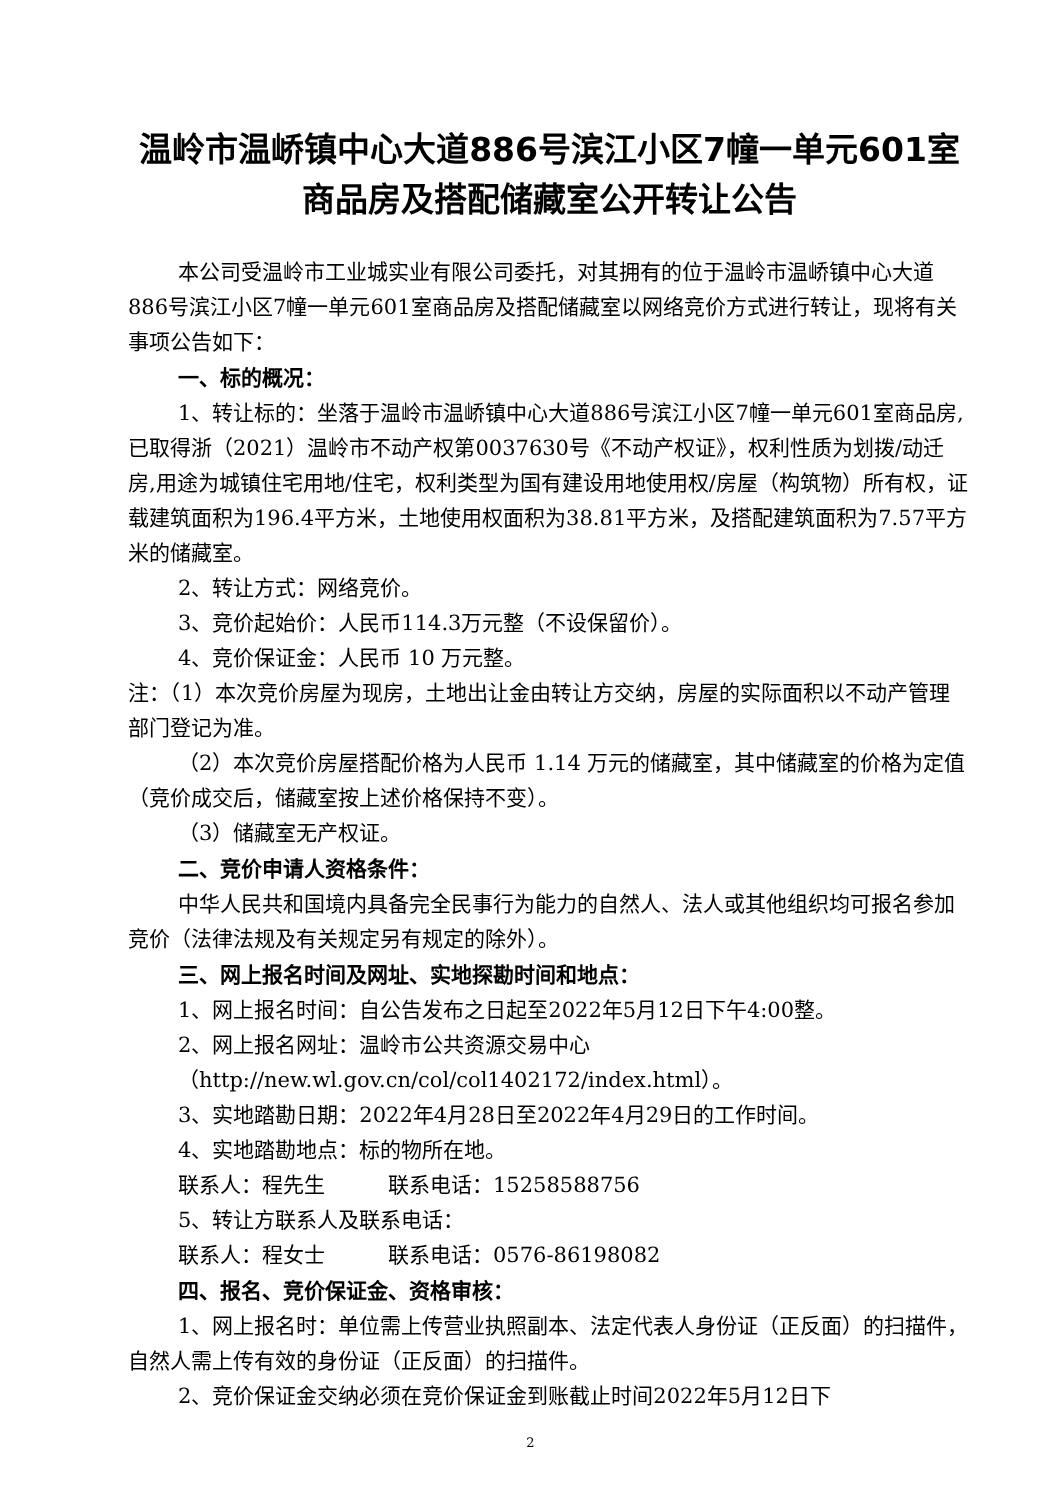温岭市温峤镇中心大道886号滨江小区7幢一单元601室
商品房及搭配储藏室公开转让公告
本公司受温岭市工业城实业有限公司委托，对其拥有的位于温岭市温峤镇中心大道886号滨江小区7幢一单元601室商品房及搭配储藏室以网络竞价方式进行转让，现将有关事项公告如下：
一、标的概况：
1、转让标的：坐落于温岭市温峤镇中心大道886号滨江小区7幢一单元601室商品房,已取得浙（2021）温岭市不动产权第0037630号《不动产权证》，权利性质为划拨/动迁房,用途为城镇住宅用地/住宅，权利类型为国有建设用地使用权/房屋（构筑物）所有权，证载建筑面积为196.4平方米，土地使用权面积为38.81平方米，及搭配建筑面积为7.57平方米的储藏室。
2、转让方式：网络竞价。
3、竞价起始价：人民币114.3万元整（不设保留价）。
4、竞价保证金：人民币 10 万元整。
注：（1）本次竞价房屋为现房，土地出让金由转让方交纳，房屋的实际面积以不动产管理部门登记为准。
（2）本次竞价房屋搭配价格为人民币 1.14 万元的储藏室，其中储藏室的价格为定值（竞价成交后，储藏室按上述价格保持不变）。
（3）储藏室无产权证。
二、竞价申请人资格条件：
中华人民共和国境内具备完全民事行为能力的自然人、法人或其他组织均可报名参加竞价（法律法规及有关规定另有规定的除外）。
三、网上报名时间及网址、实地探勘时间和地点：
1、网上报名时间：自公告发布之日起至2022年5月12日下午4:00整。
2、网上报名网址：温岭市公共资源交易中心
（http://new.wl.gov.cn/col/col1402172/index.html）。
3、实地踏勘日期：2022年4月28日至2022年4月29日的工作时间。
4、实地踏勘地点：标的物所在地。
联系人：程先生　　　联系电话：15258588756
5、转让方联系人及联系电话：
联系人：程女士　　　联系电话：0576-86198082
四、报名、竞价保证金、资格审核：
1、网上报名时：单位需上传营业执照副本、法定代表人身份证（正反面）的扫描件，自然人需上传有效的身份证（正反面）的扫描件。
2、竞价保证金交纳必须在竞价保证金到账截止时间2022年5月12日下
2